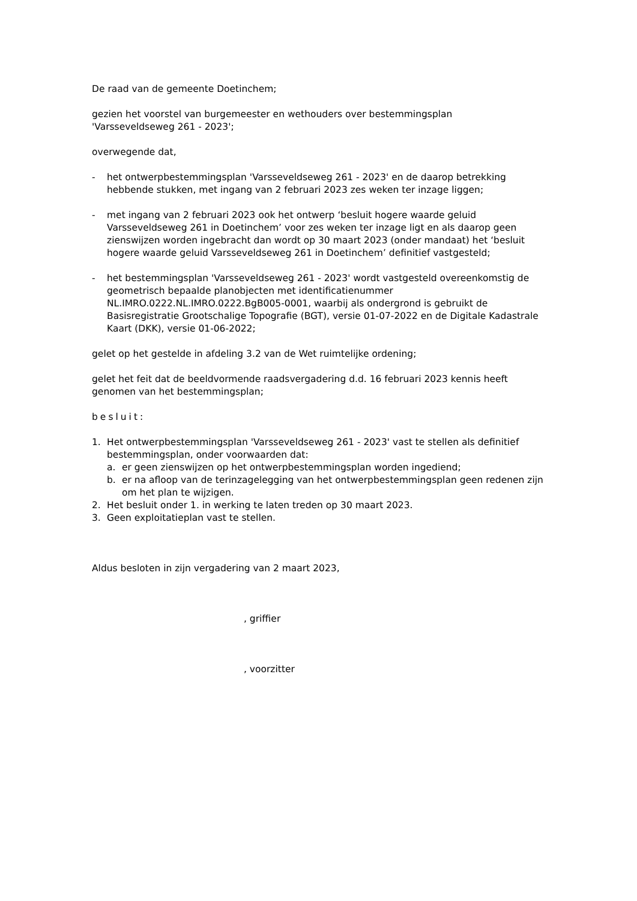De raad van de gemeente Doetinchem;
gezien het voorstel van burgemeester en wethouders over bestemmingsplan
'Varsseveldseweg 261 - 2023';
overwegende dat,
- het ontwerpbestemmingsplan 'Varsseveldseweg 261 - 2023' en de daarop betrekking hebbende stukken, met ingang van 2 februari 2023 zes weken ter inzage liggen;
- met ingang van 2 februari 2023 ook het ontwerp ‘besluit hogere waarde geluid Varsseveldseweg 261 in Doetinchem’ voor zes weken ter inzage ligt en als daarop geen zienswijzen worden ingebracht dan wordt op 30 maart 2023 (onder mandaat) het ‘besluit hogere waarde geluid Varsseveldseweg 261 in Doetinchem’ definitief vastgesteld;
- het bestemmingsplan 'Varsseveldseweg 261 - 2023' wordt vastgesteld overeenkomstig de geometrisch bepaalde planobjecten met identificatienummer NL.IMRO.0222.NL.IMRO.0222.BgB005-0001, waarbij als ondergrond is gebruikt de Basisregistratie Grootschalige Topografie (BGT), versie 01-07-2022 en de Digitale Kadastrale Kaart (DKK), versie 01-06-2022;
gelet op het gestelde in afdeling 3.2 van de Wet ruimtelijke ordening;
gelet het feit dat de beeldvormende raadsvergadering d.d. 16 februari 2023 kennis heeft genomen van het bestemmingsplan;
besluit:
1. Het ontwerpbestemmingsplan 'Varsseveldseweg 261 - 2023' vast te stellen als definitief bestemmingsplan, onder voorwaarden dat:
a. er geen zienswijzen op het ontwerpbestemmingsplan worden ingediend;
b. er na afloop van de terinzagelegging van het ontwerpbestemmingsplan geen redenen zijn om het plan te wijzigen.
2. Het besluit onder 1. in werking te laten treden op 30 maart 2023.
3. Geen exploitatieplan vast te stellen.
Aldus besloten in zijn vergadering van 2 maart 2023,
, griffier
, voorzitter